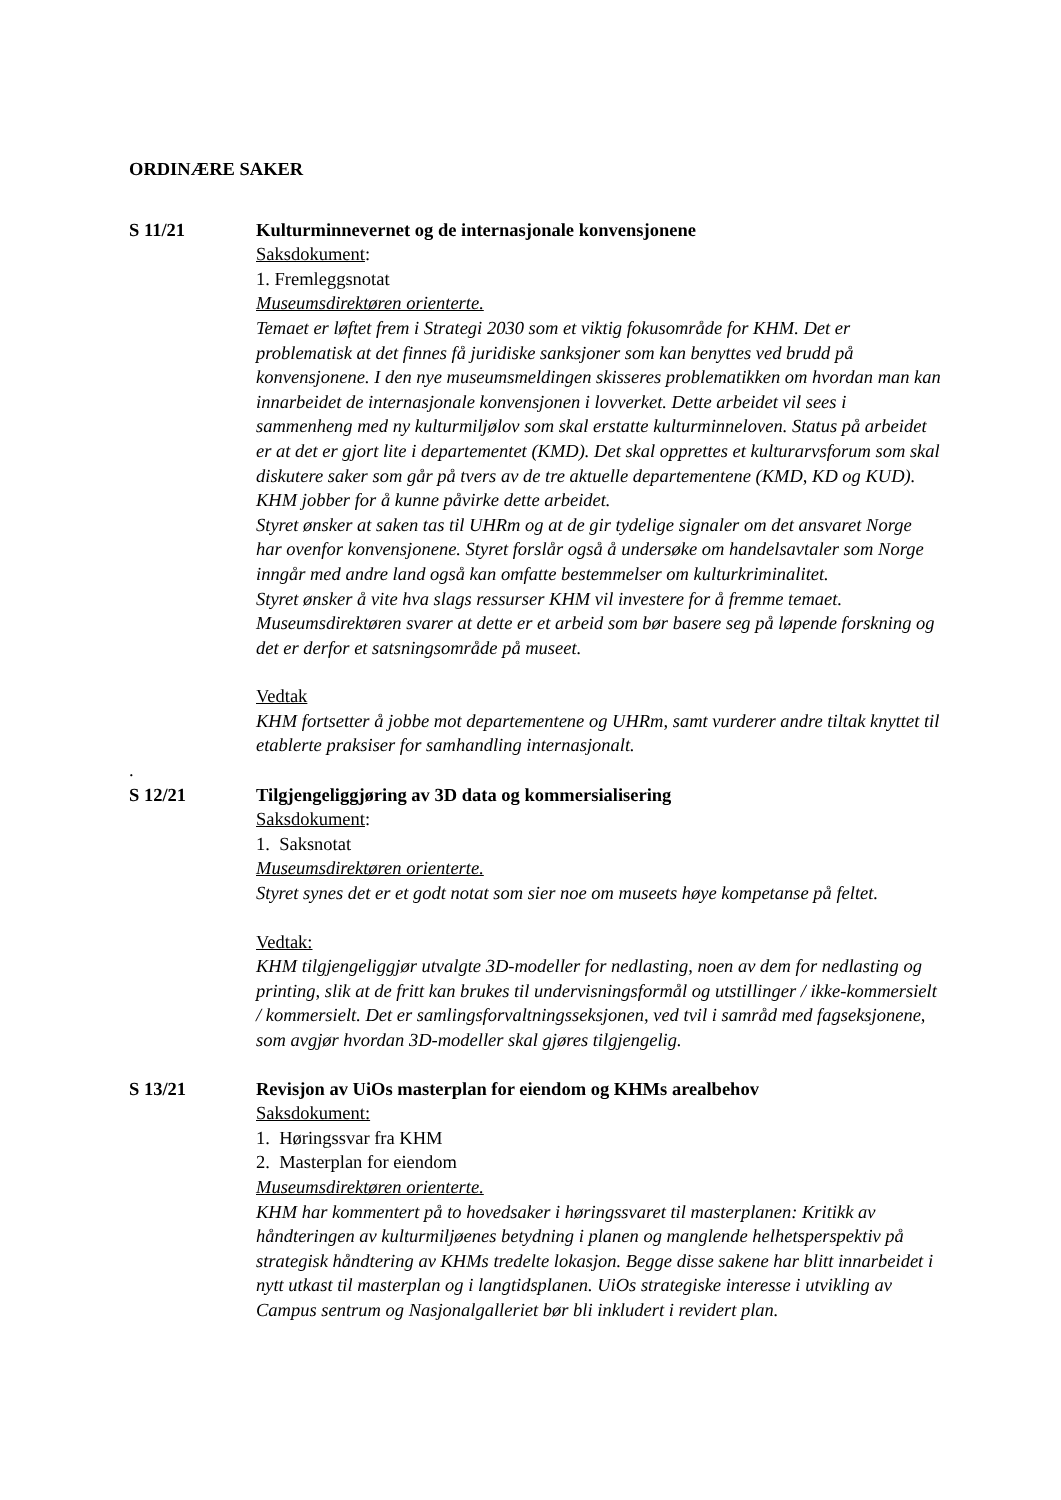ORDINÆRE SAKER
S 11/21 Kulturminnevernet og de internasjonale konvensjonene
Saksdokument:
1. Fremleggsnotat
Museumsdirektøren orienterte.
Temaet er løftet frem i Strategi 2030 som et viktig fokusområde for KHM. Det er problematisk at det finnes få juridiske sanksjoner som kan benyttes ved brudd på konvensjonene. I den nye museumsmeldingen skisseres problematikken om hvordan man kan innarbeidet de internasjonale konvensjonen i lovverket. Dette arbeidet vil sees i sammenheng med ny kulturmiljølov som skal erstatte kulturminneloven. Status på arbeidet er at det er gjort lite i departementet (KMD). Det skal opprettes et kulturarvsforum som skal diskutere saker som går på tvers av de tre aktuelle departementene (KMD, KD og KUD). KHM jobber for å kunne påvirke dette arbeidet.
Styret ønsker at saken tas til UHRm og at de gir tydelige signaler om det ansvaret Norge har ovenfor konvensjonene. Styret forslår også å undersøke om handelsavtaler som Norge inngår med andre land også kan omfatte bestemmelser om kulturkriminalitet.
Styret ønsker å vite hva slags ressurser KHM vil investere for å fremme temaet. Museumsdirektøren svarer at dette er et arbeid som bør basere seg på løpende forskning og det er derfor et satsningsområde på museet.
Vedtak
KHM fortsetter å jobbe mot departementene og UHRm, samt vurderer andre tiltak knyttet til etablerte praksiser for samhandling internasjonalt.
.
S 12/21 Tilgjengeliggjøring av 3D data og kommersialisering
Saksdokument:
1. Saksnotat
Museumsdirektøren orienterte.
Styret synes det er et godt notat som sier noe om museets høye kompetanse på feltet.
Vedtak:
KHM tilgjengeliggjør utvalgte 3D-modeller for nedlasting, noen av dem for nedlasting og printing, slik at de fritt kan brukes til undervisningsformål og utstillinger / ikke-kommersielt / kommersielt. Det er samlingsforvaltningsseksjonen, ved tvil i samråd med fagseksjonene, som avgjør hvordan 3D-modeller skal gjøres tilgjengelig.
S 13/21 Revisjon av UiOs masterplan for eiendom og KHMs arealbehov
Saksdokument:
1. Høringssvar fra KHM
2. Masterplan for eiendom
Museumsdirektøren orienterte.
KHM har kommentert på to hovedsaker i høringssvaret til masterplanen: Kritikk av håndteringen av kulturmiljøenes betydning i planen og manglende helhetsperspektiv på strategisk håndtering av KHMs tredelte lokasjon. Begge disse sakene har blitt innarbeidet i nytt utkast til masterplan og i langtidsplanen. UiOs strategiske interesse i utvikling av Campus sentrum og Nasjonalgalleriet bør bli inkludert i revidert plan.